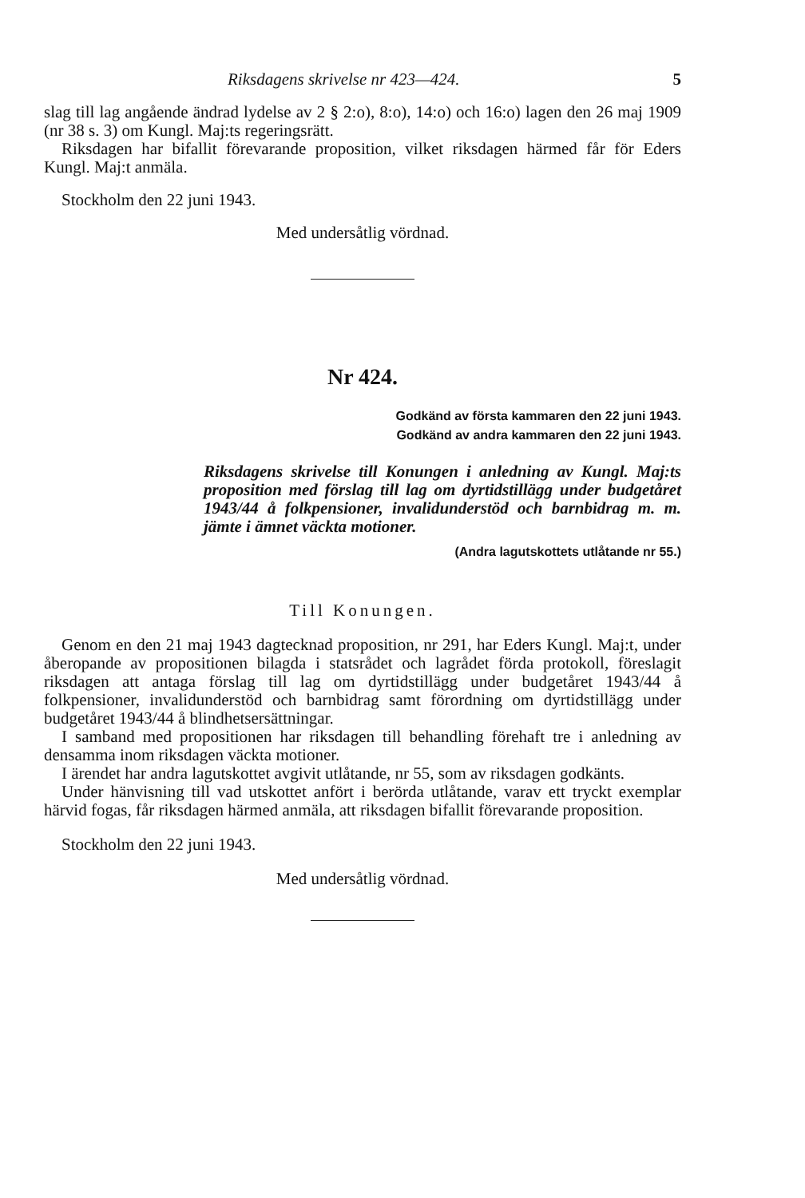Riksdagens skrivelse nr 423—424. 5
slag till lag angående ändrad lydelse av 2 § 2:o), 8:o), 14:o) och 16:o) lagen den 26 maj 1909 (nr 38 s. 3) om Kungl. Maj:ts regeringsrätt.
Riksdagen har bifallit förevarande proposition, vilket riksdagen härmed får för Eders Kungl. Maj:t anmäla.
Stockholm den 22 juni 1943.
Med undersåtlig vördnad.
Nr 424.
Godkänd av första kammaren den 22 juni 1943.
Godkänd av andra kammaren den 22 juni 1943.
Riksdagens skrivelse till Konungen i anledning av Kungl. Maj:ts proposition med förslag till lag om dyrtidstillägg under budgetåret 1943/44 å folkpensioner, invalidunderstöd och barnbidrag m. m. jämte i ämnet väckta motioner.
(Andra lagutskottets utlåtande nr 55.)
Till Konungen.
Genom en den 21 maj 1943 dagtecknad proposition, nr 291, har Eders Kungl. Maj:t, under åberopande av propositionen bilagda i statsrådet och lagrådet förda protokoll, föreslagit riksdagen att antaga förslag till lag om dyrtidstillägg under budgetåret 1943/44 å folkpensioner, invalidunderstöd och barnbidrag samt förordning om dyrtidstillägg under budgetåret 1943/44 å blindhetsersättningar.
I samband med propositionen har riksdagen till behandling förehaft tre i anledning av densamma inom riksdagen väckta motioner.
I ärendet har andra lagutskottet avgivit utlåtande, nr 55, som av riksdagen godkänts.
Under hänvisning till vad utskottet anfört i berörda utlåtande, varav ett tryckt exemplar härvid fogas, får riksdagen härmed anmäla, att riksdagen bifallit förevarande proposition.
Stockholm den 22 juni 1943.
Med undersåtlig vördnad.